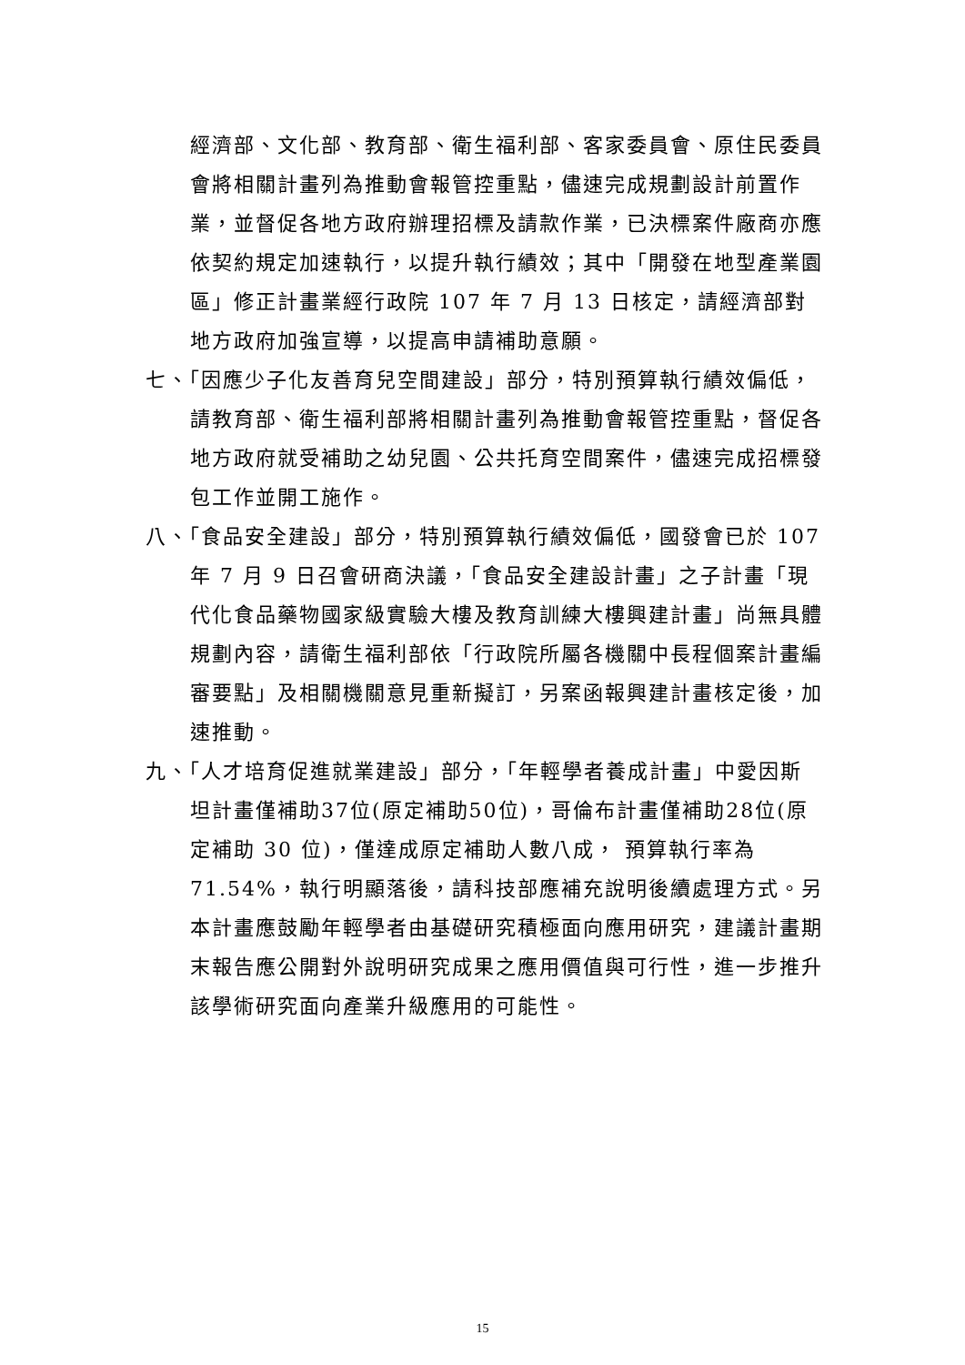經濟部、文化部、教育部、衛生福利部、客家委員會、原住民委員會將相關計畫列為推動會報管控重點，儘速完成規劃設計前置作業，並督促各地方政府辦理招標及請款作業，已決標案件廠商亦應依契約規定加速執行，以提升執行績效；其中「開發在地型產業園區」修正計畫業經行政院 107 年 7 月 13 日核定，請經濟部對地方政府加強宣導，以提高申請補助意願。
七、「因應少子化友善育兒空間建設」部分，特別預算執行績效偏低，請教育部、衛生福利部將相關計畫列為推動會報管控重點，督促各地方政府就受補助之幼兒園、公共托育空間案件，儘速完成招標發包工作並開工施作。
八、「食品安全建設」部分，特別預算執行績效偏低，國發會已於 107 年 7 月 9 日召會研商決議，「食品安全建設計畫」之子計畫「現代化食品藥物國家級實驗大樓及教育訓練大樓興建計畫」尚無具體規劃內容，請衛生福利部依「行政院所屬各機關中長程個案計畫編審要點」及相關機關意見重新擬訂，另案函報興建計畫核定後，加速推動。
九、「人才培育促進就業建設」部分，「年輕學者養成計畫」中愛因斯坦計畫僅補助37位(原定補助50位)，哥倫布計畫僅補助28位(原定補助 30 位)，僅達成原定補助人數八成， 預算執行率為 71.54%，執行明顯落後，請科技部應補充說明後續處理方式。另本計畫應鼓勵年輕學者由基礎研究積極面向應用研究，建議計畫期末報告應公開對外說明研究成果之應用價值與可行性，進一步推升該學術研究面向產業升級應用的可能性。
15